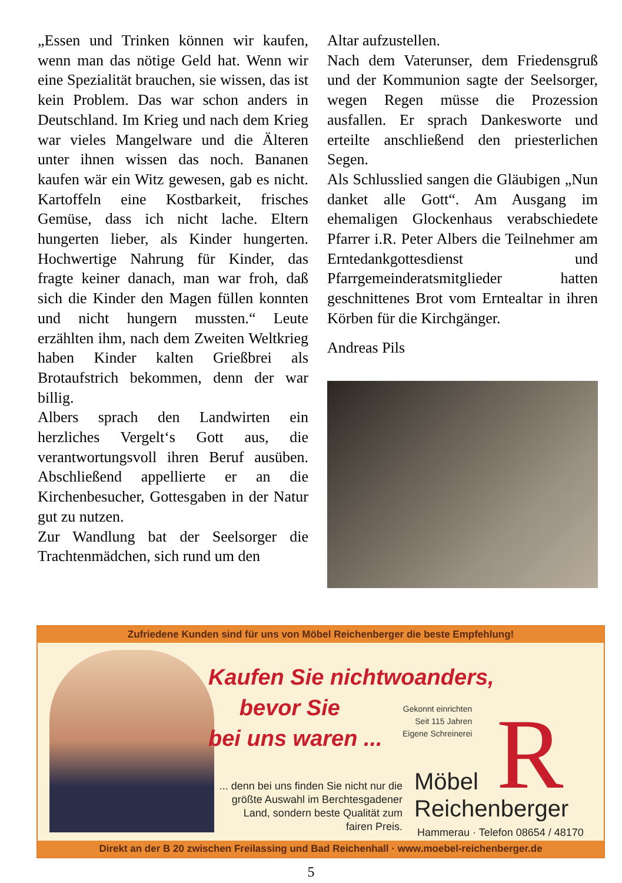„Essen und Trinken können wir kaufen, wenn man das nötige Geld hat. Wenn wir eine Spezialität brauchen, sie wissen, das ist kein Problem. Das war schon anders in Deutschland. Im Krieg und nach dem Krieg war vieles Mangelware und die Älteren unter ihnen wissen das noch. Bananen kaufen wär ein Witz gewesen, gab es nicht. Kartoffeln eine Kostbarkeit, frisches Gemüse, dass ich nicht lache. Eltern hungerten lieber, als Kinder hungerten. Hochwertige Nahrung für Kinder, das fragte keiner danach, man war froh, daß sich die Kinder den Magen füllen konnten und nicht hungern mussten.“ Leute erzählten ihm, nach dem Zweiten Weltkrieg haben Kinder kalten Grießbrei als Brotaufstrich bekommen, denn der war billig.
Albers sprach den Landwirten ein herzliches Vergelt‘s Gott aus, die verantwortungsvoll ihren Beruf ausüben. Abschließend appellierte er an die Kirchenbesucher, Gottesgaben in der Natur gut zu nutzen.
Zur Wandlung bat der Seelsorger die Trachtenmädchen, sich rund um den
Altar aufzustellen.
Nach dem Vaterunser, dem Friedensgruß und der Kommunion sagte der Seelsorger, wegen Regen müsse die Prozession ausfallen. Er sprach Dankesworte und erteilte anschließend den priesterlichen Segen.
Als Schlusslied sangen die Gläubigen „Nun danket alle Gott“. Am Ausgang im ehemaligen Glockenhaus verabschiedete Pfarrer i.R. Peter Albers die Teilnehmer am Erntedankgottesdienst und Pfarrgemeinderatsmitglieder hatten geschnittenes Brot vom Erntealtar in ihren Körben für die Kirchgänger.
Andreas Pils
Zufriedene Kunden sind für uns von Möbel Reichenberger die beste Empfehlung!
Kaufen Sie nichtwoanders,
bevor Sie
bei uns waren ...
Gekonnt einrichten
Seit 115 Jahren
Eigene Schreinerei
R
... denn bei uns finden Sie nicht nur die größte Auswahl im Berchtesgadener Land, sondern beste Qualität zum fairen Preis.
Möbel
Reichenberger
Hammerau · Telefon 08654 / 48170
Direkt an der B 20 zwischen Freilassing und Bad Reichenhall · www.moebel-reichenberger.de
5